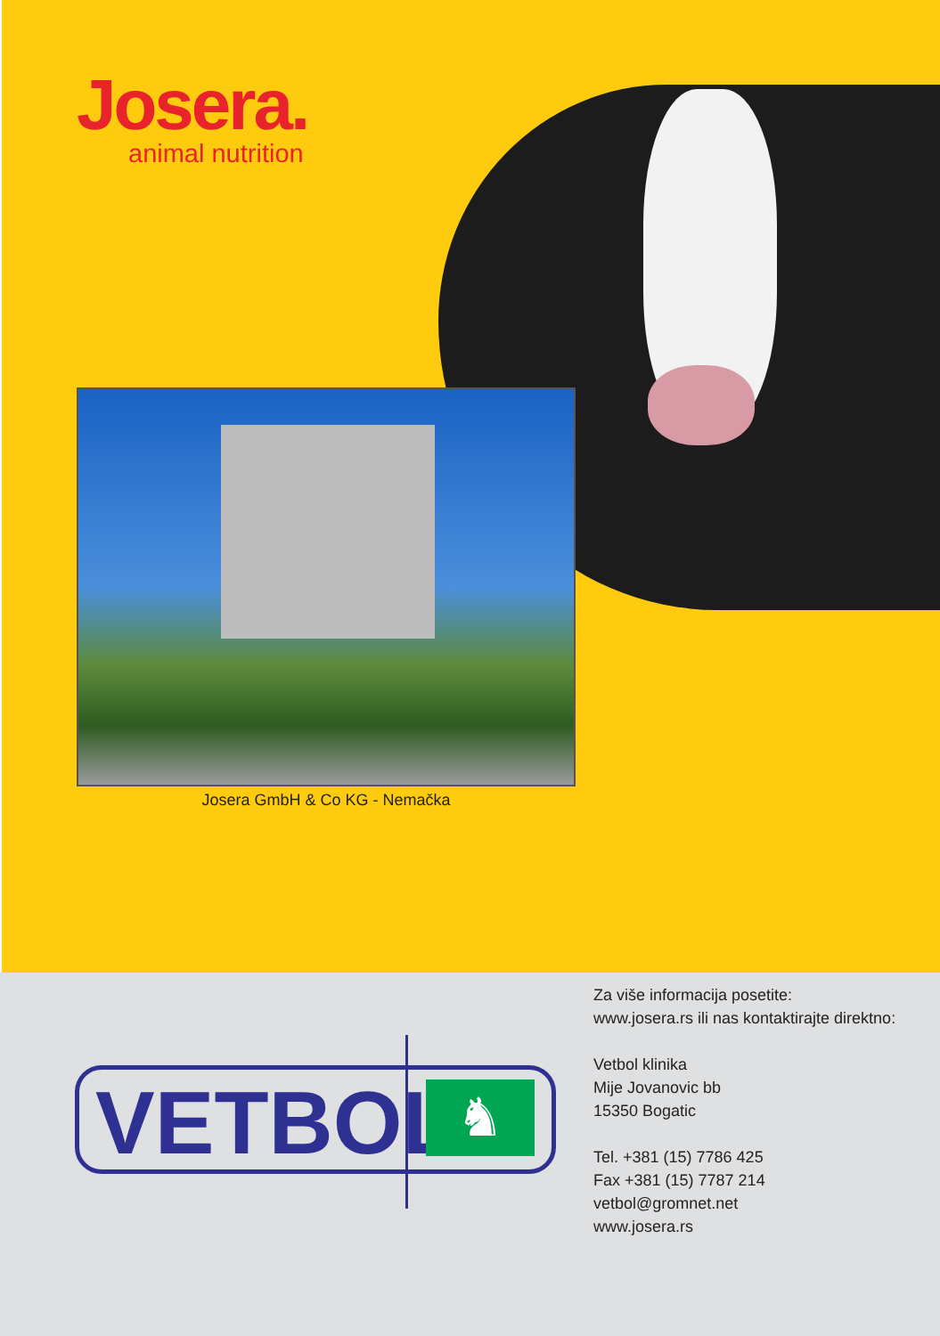Josera.
animal nutrition
Josera GmbH & Co KG - Nemačka
VETBOL
♞
Za više informacija posetite:
www.josera.rs ili nas kontaktirajte direktno:
Vetbol klinika
Mije Jovanovic bb
15350 Bogatic
Tel. +381 (15) 7786 425
Fax +381 (15) 7787 214
vetbol@gromnet.net
www.josera.rs